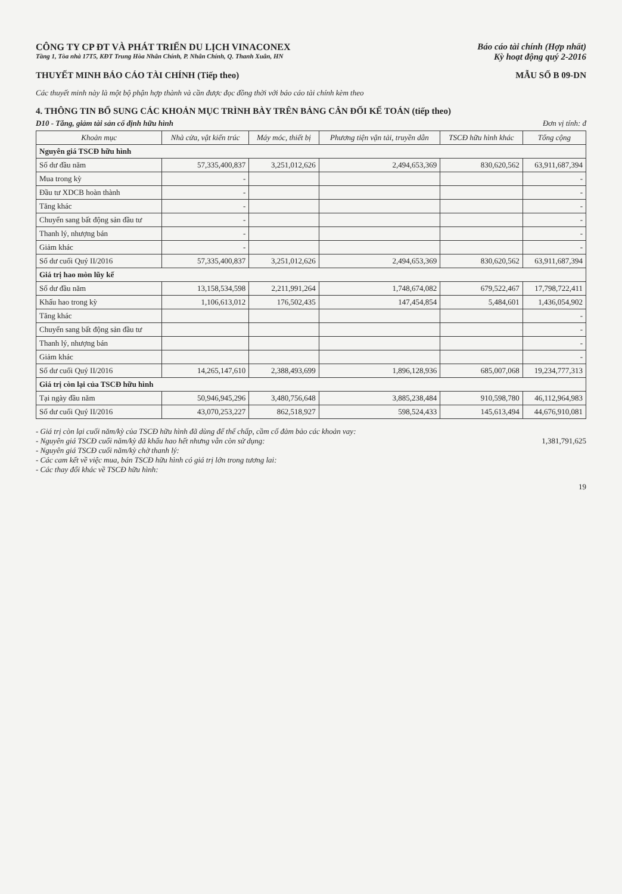CÔNG TY CP ĐT VÀ PHÁT TRIỂN DU LỊCH VINACONEX
Tầng 1, Tòa nhà 17T5, KĐT Trung Hòa Nhân Chính, P. Nhân Chính, Q. Thanh Xuân, HN
Báo cáo tài chính (Hợp nhất)
Kỳ hoạt động quý 2-2016
THUYẾT MINH BÁO CÁO TÀI CHÍNH (Tiếp theo) MẪU SỐ B 09-DN
Các thuyết minh này là một bộ phận hợp thành và cần được đọc đồng thời với báo cáo tài chính kèm theo
4. THÔNG TIN BỔ SUNG CÁC KHOẢN MỤC TRÌNH BÀY TRÊN BẢNG CÂN ĐỐI KẾ TOÁN (tiếp theo)
D10 - Tăng, giảm tài sản cố định hữu hình Đơn vị tính: đ
| Khoản mục | Nhà cửa, vật kiến trúc | Máy móc, thiết bị | Phương tiện vận tải, truyền dẫn | TSCĐ hữu hình khác | Tổng cộng |
| --- | --- | --- | --- | --- | --- |
| Nguyên giá TSCĐ hữu hình | | | | | |
| Số dư đầu năm | 57,335,400,837 | 3,251,012,626 | 2,494,653,369 | 830,620,562 | 63,911,687,394 |
| Mua trong kỳ | - | | | | - |
| Đầu tư XDCB hoàn thành | - | | | | - |
| Tăng khác | - | | | | - |
| Chuyển sang bất động sản đầu tư | - | | | | - |
| Thanh lý, nhượng bán | - | | | | - |
| Giảm khác | - | | | | - |
| Số dư cuối Quý II/2016 | 57,335,400,837 | 3,251,012,626 | 2,494,653,369 | 830,620,562 | 63,911,687,394 |
| Giá trị hao mòn lũy kế | | | | | |
| Số dư đầu năm | 13,158,534,598 | 2,211,991,264 | 1,748,674,082 | 679,522,467 | 17,798,722,411 |
| Khấu hao trong kỳ | 1,106,613,012 | 176,502,435 | 147,454,854 | 5,484,601 | 1,436,054,902 |
| Tăng khác | | | | | - |
| Chuyển sang bất động sản đầu tư | | | | | - |
| Thanh lý, nhượng bán | | | | | - |
| Giảm khác | | | | | - |
| Số dư cuối Quý II/2016 | 14,265,147,610 | 2,388,493,699 | 1,896,128,936 | 685,007,068 | 19,234,777,313 |
| Giá trị còn lại của TSCĐ hữu hình | | | | | |
| Tại ngày đầu năm | 50,946,945,296 | 3,480,756,648 | 3,885,238,484 | 910,598,780 | 46,112,964,983 |
| Số dư cuối Quý II/2016 | 43,070,253,227 | 862,518,927 | 598,524,433 | 145,613,494 | 44,676,910,081 |
- Giá trị còn lại cuối năm/kỳ của TSCĐ hữu hình đã dùng để thế chấp, cầm cố đảm bảo các khoản vay:
- Nguyên giá TSCĐ cuối năm/kỳ đã khấu hao hết nhưng vẫn còn sử dụng: 1,381,791,625
- Nguyên giá TSCĐ cuối năm/kỳ chờ thanh lý:
- Các cam kết về việc mua, bán TSCĐ hữu hình có giá trị lớn trong tương lai:
- Các thay đổi khác về TSCĐ hữu hình:
19